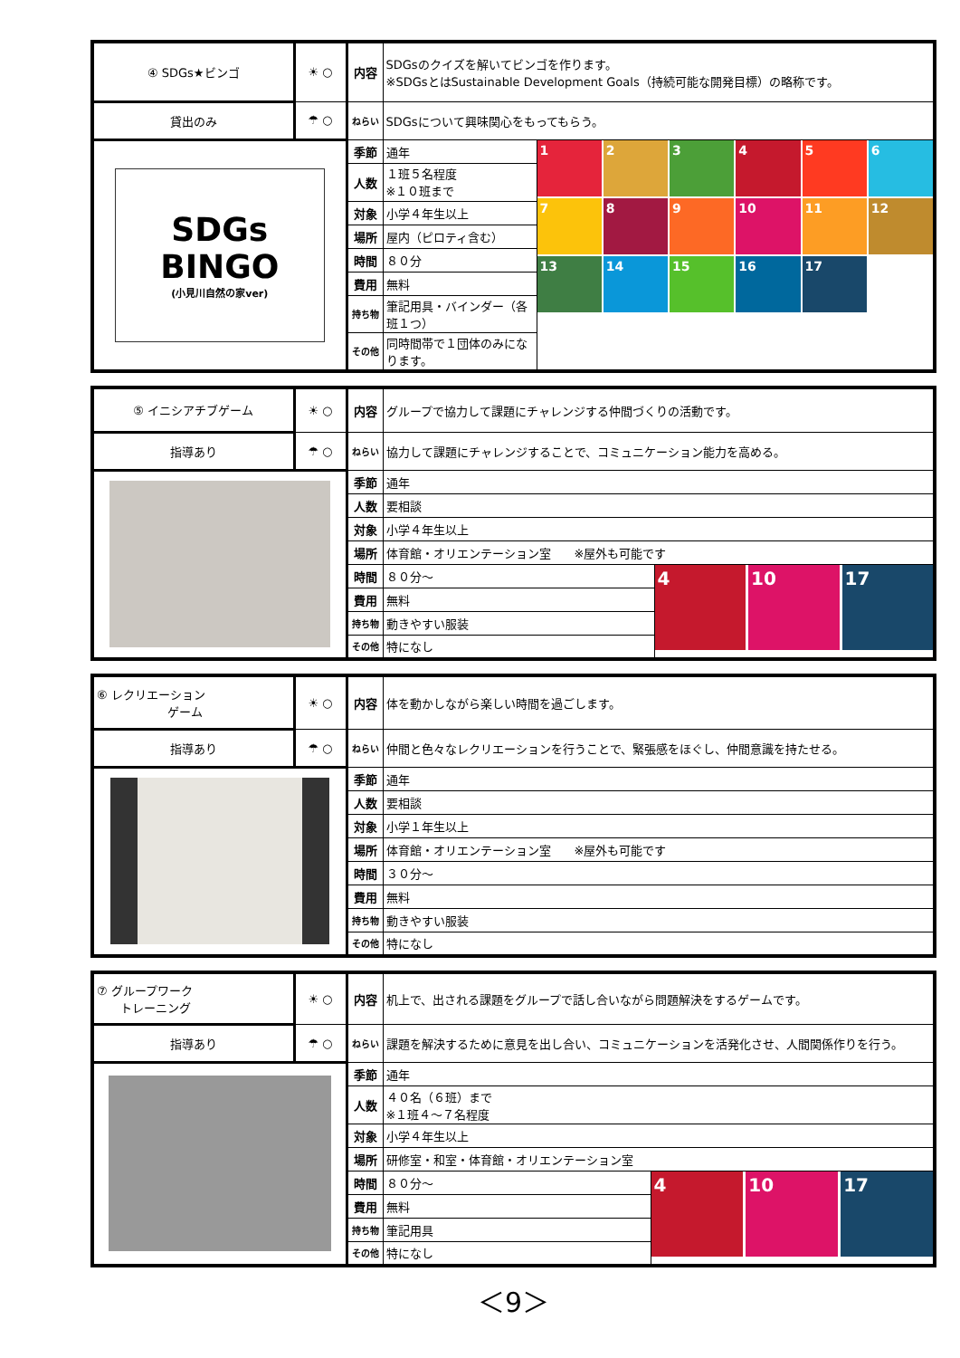| ④ SDGs★ビンゴ | ☀ ○ | 内容 | SDGsのクイズを解いてビンゴを作ります。 ※SDGsとはSustainable Development Goals（持続可能な開発目標）の略称です。 | |
| 貸出のみ | ☂ ○ | ねらい | SDGsについて興味関心をもってもらう。 | |
| SDGs BINGO (小見川自然の家ver) | | 季節 | 通年 | 1 2 3 4 5 6 7 8 9 10 11 12 13 14 15 16 17 |
| | | 人数 | １班５名程度 ※１０班まで | |
| | | 対象 | 小学４年生以上 | |
| | | 場所 | 屋内（ピロティ含む） | |
| | | 時間 | ８０分 | |
| | | 費用 | 無料 | |
| | | 持ち物 | 筆記用具・バインダー（各班１つ） | |
| | | その他 | 同時間帯で１団体のみになります。 | |
| ⑤ イニシアチブゲーム | ☀ ○ | 内容 | グループで協力して課題にチャレンジする仲間づくりの活動です。 | |
| 指導あり | ☂ ○ | ねらい | 協力して課題にチャレンジすることで、コミュニケーション能力を高める。 | |
| | | 季節 | 通年 | |
| | | 人数 | 要相談 | |
| | | 対象 | 小学４年生以上 | |
| | | 場所 | 体育館・オリエンテーション室 ※屋外も可能です | |
| | | 時間 | ８０分～ | 4 10 17 |
| | | 費用 | 無料 | |
| | | 持ち物 | 動きやすい服装 | |
| | | その他 | 特になし | |
| ⑥ レクリエーション ゲーム | ☀ ○ | 内容 | 体を動かしながら楽しい時間を過ごします。 |
| 指導あり | ☂ ○ | ねらい | 仲間と色々なレクリエーションを行うことで、緊張感をほぐし、仲間意識を持たせる。 |
| | | 季節 | 通年 |
| | | 人数 | 要相談 |
| | | 対象 | 小学１年生以上 |
| | | 場所 | 体育館・オリエンテーション室 ※屋外も可能です |
| | | 時間 | ３０分～ |
| | | 費用 | 無料 |
| | | 持ち物 | 動きやすい服装 |
| | | その他 | 特になし |
| ⑦ グループワーク トレーニング | ☀ ○ | 内容 | 机上で、出される課題をグループで話し合いながら問題解決をするゲームです。 | |
| 指導あり | ☂ ○ | ねらい | 課題を解決するために意見を出し合い、コミュニケーションを活発化させ、人間関係作りを行う。 | |
| | | 季節 | 通年 | |
| | | 人数 | ４０名（６班）まで ※１班４～７名程度 | |
| | | 対象 | 小学４年生以上 | |
| | | 場所 | 研修室・和室・体育館・オリエンテーション室 | |
| | | 時間 | ８０分～ | 4 10 17 |
| | | 費用 | 無料 | |
| | | 持ち物 | 筆記用具 | |
| | | その他 | 特になし | |
＜9＞